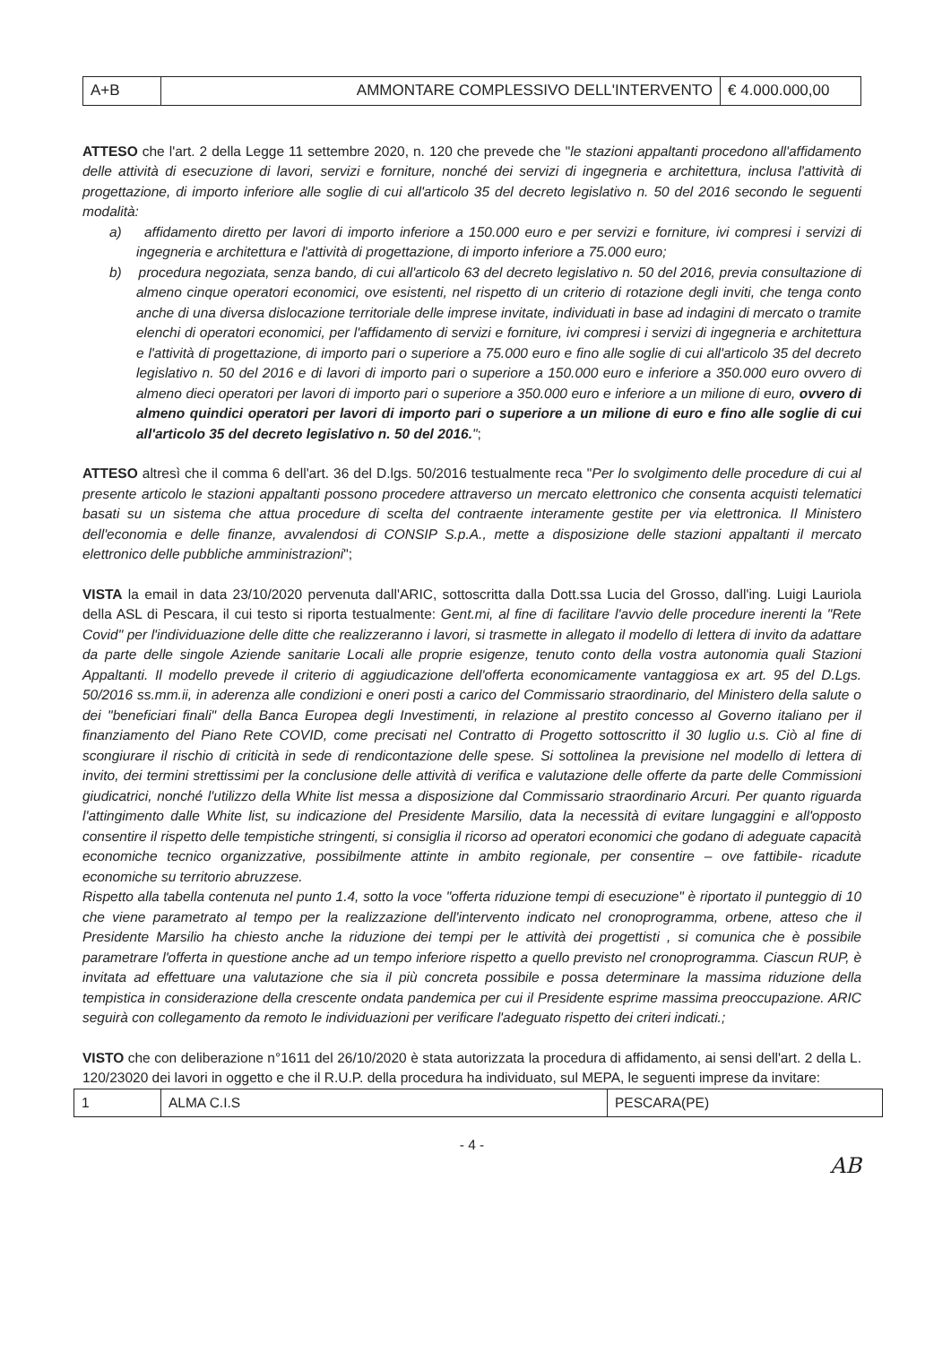| A+B | AMMONTARE COMPLESSIVO DELL'INTERVENTO | € 4.000.000,00 |
ATTESO che l'art. 2 della Legge 11 settembre 2020, n. 120 che prevede che "le stazioni appaltanti procedono all'affidamento delle attività di esecuzione di lavori, servizi e forniture, nonché dei servizi di ingegneria e architettura, inclusa l'attività di progettazione, di importo inferiore alle soglie di cui all'articolo 35 del decreto legislativo n. 50 del 2016 secondo le seguenti modalità:
a) affidamento diretto per lavori di importo inferiore a 150.000 euro e per servizi e forniture, ivi compresi i servizi di ingegneria e architettura e l'attività di progettazione, di importo inferiore a 75.000 euro;
b) procedura negoziata, senza bando, di cui all'articolo 63 del decreto legislativo n. 50 del 2016, previa consultazione di almeno cinque operatori economici, ove esistenti, nel rispetto di un criterio di rotazione degli inviti, che tenga conto anche di una diversa dislocazione territoriale delle imprese invitate, individuati in base ad indagini di mercato o tramite elenchi di operatori economici, per l'affidamento di servizi e forniture, ivi compresi i servizi di ingegneria e architettura e l'attività di progettazione, di importo pari o superiore a 75.000 euro e fino alle soglie di cui all'articolo 35 del decreto legislativo n. 50 del 2016 e di lavori di importo pari o superiore a 150.000 euro e inferiore a 350.000 euro ovvero di almeno dieci operatori per lavori di importo pari o superiore a 350.000 euro e inferiore a un milione di euro, ovvero di almeno quindici operatori per lavori di importo pari o superiore a un milione di euro e fino alle soglie di cui all'articolo 35 del decreto legislativo n. 50 del 2016.";
ATTESO altresì che il comma 6 dell'art. 36 del D.lgs. 50/2016 testualmente reca "Per lo svolgimento delle procedure di cui al presente articolo le stazioni appaltanti possono procedere attraverso un mercato elettronico che consenta acquisti telematici basati su un sistema che attua procedure di scelta del contraente interamente gestite per via elettronica. Il Ministero dell'economia e delle finanze, avvalendosi di CONSIP S.p.A., mette a disposizione delle stazioni appaltanti il mercato elettronico delle pubbliche amministrazioni";
VISTA la email in data 23/10/2020 pervenuta dall'ARIC, sottoscritta dalla Dott.ssa Lucia del Grosso, dall'ing. Luigi Lauriola della ASL di Pescara, il cui testo si riporta testualmente: Gent.mi, al fine di facilitare l'avvio delle procedure inerenti la "Rete Covid" per l'individuazione delle ditte che realizzeranno i lavori, si trasmette in allegato il modello di lettera di invito da adattare da parte delle singole Aziende sanitarie Locali alle proprie esigenze, tenuto conto della vostra autonomia quali Stazioni Appaltanti. Il modello prevede il criterio di aggiudicazione dell'offerta economicamente vantaggiosa ex art. 95 del D.Lgs. 50/2016 ss.mm.ii, in aderenza alle condizioni e oneri posti a carico del Commissario straordinario, del Ministero della salute o dei "beneficiari finali" della Banca Europea degli Investimenti, in relazione al prestito concesso al Governo italiano per il finanziamento del Piano Rete COVID, come precisati nel Contratto di Progetto sottoscritto il 30 luglio u.s. Ciò al fine di scongiurare il rischio di criticità in sede di rendicontazione delle spese. Si sottolinea la previsione nel modello di lettera di invito, dei termini strettissimi per la conclusione delle attività di verifica e valutazione delle offerte da parte delle Commissioni giudicatrici, nonché l'utilizzo della White list messa a disposizione dal Commissario straordinario Arcuri. Per quanto riguarda l'attingimento dalle White list, su indicazione del Presidente Marsilio, data la necessità di evitare lungaggini e all'opposto consentire il rispetto delle tempistiche stringenti, si consiglia il ricorso ad operatori economici che godano di adeguate capacità economiche tecnico organizzative, possibilmente attinte in ambito regionale, per consentire – ove fattibile- ricadute economiche su territorio abruzzese.
Rispetto alla tabella contenuta nel punto 1.4, sotto la voce "offerta riduzione tempi di esecuzione" è riportato il punteggio di 10 che viene parametrato al tempo per la realizzazione dell'intervento indicato nel cronoprogramma, orbene, atteso che il Presidente Marsilio ha chiesto anche la riduzione dei tempi per le attività dei progettisti , si comunica che è possibile parametrare l'offerta in questione anche ad un tempo inferiore rispetto a quello previsto nel cronoprogramma. Ciascun RUP, è invitata ad effettuare una valutazione che sia il più concreta possibile e possa determinare la massima riduzione della tempistica in considerazione della crescente ondata pandemica per cui il Presidente esprime massima preoccupazione. ARIC seguirà con collegamento da remoto le individuazioni per verificare l'adeguato rispetto dei criteri indicati.;
VISTO che con deliberazione n°1611 del 26/10/2020 è stata autorizzata la procedura di affidamento, ai sensi dell'art. 2 della L. 120/23020 dei lavori in oggetto e che il R.U.P. della procedura ha individuato, sul MEPA, le seguenti imprese da invitare:
| 1 | ALMA C.I.S | PESCARA(PE) |
- 4 -
AB